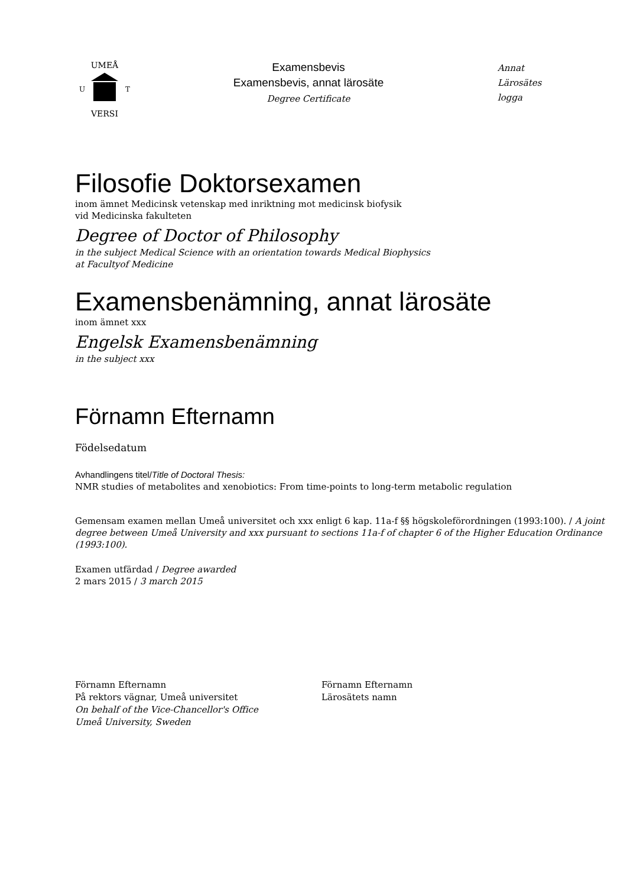UMEÅ
VERSI
U
T
Examensbevis
Examensbevis, annat lärosäte
Degree Certificate
Annat
Lärosätes
logga
Filosofie Doktorsexamen
inom ämnet Medicinsk vetenskap med inriktning mot medicinsk biofysik
vid Medicinska fakulteten
Degree of Doctor of Philosophy
in the subject Medical Science with an orientation towards Medical Biophysics
at Facultyof Medicine
Examensbenämning, annat lärosäte
inom ämnet xxx
Engelsk Examensbenämning
in the subject xxx
Förnamn Efternamn
Födelsedatum
Avhandlingens titel/Title of Doctoral Thesis:
NMR studies of metabolites and xenobiotics: From time-points to long-term metabolic regulation
Gemensam examen mellan Umeå universitet och xxx enligt 6 kap. 11a-f §§ högskoleförordningen (1993:100). / A joint degree between Umeå University and xxx pursuant to sections 11a-f of chapter 6 of the Higher Education Ordinance (1993:100).
Examen utfärdad / Degree awarded
2 mars 2015 / 3 march 2015
Förnamn Efternamn
På rektors vägnar, Umeå universitet
On behalf of the Vice-Chancellor's Office
Umeå University, Sweden
Förnamn Efternamn
Lärosätets namn